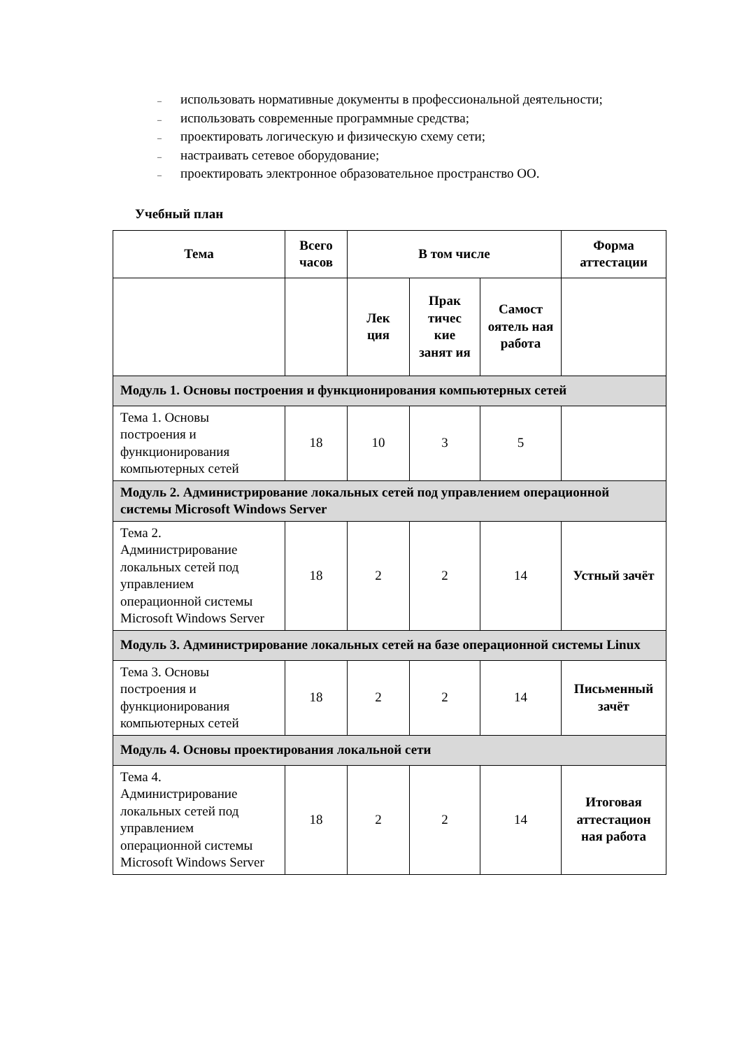– использовать нормативные документы в профессиональной деятельности;
– использовать современные программные средства;
– проектировать логическую и физическую схему сети;
– настраивать сетевое оборудование;
– проектировать электронное образовательное пространство ОО.
Учебный план
| Тема | Всего часов | В том числе | | | Форма аттестации |
| --- | --- | --- | --- | --- | --- |
| | | Лек ция | Прак тичес кие занят ия | Самост оятель ная работа | |
| Модуль 1. Основы построения и функционирования компьютерных сетей | | | | | |
| Тема 1. Основы построения и функционирования компьютерных сетей | 18 | 10 | 3 | 5 | |
| Модуль 2. Администрирование локальных сетей под управлением операционной системы Microsoft Windows Server | | | | | |
| Тема 2. Администрирование локальных сетей под управлением операционной системы Microsoft Windows Server | 18 | 2 | 2 | 14 | Устный зачёт |
| Модуль 3. Администрирование локальных сетей на базе операционной системы Linux | | | | | |
| Тема 3. Основы построения и функционирования компьютерных сетей | 18 | 2 | 2 | 14 | Письменный зачёт |
| Модуль 4. Основы проектирования локальной сети | | | | | |
| Тема 4. Администрирование локальных сетей под управлением операционной системы Microsoft Windows Server | 18 | 2 | 2 | 14 | Итоговая аттестацион ная работа |